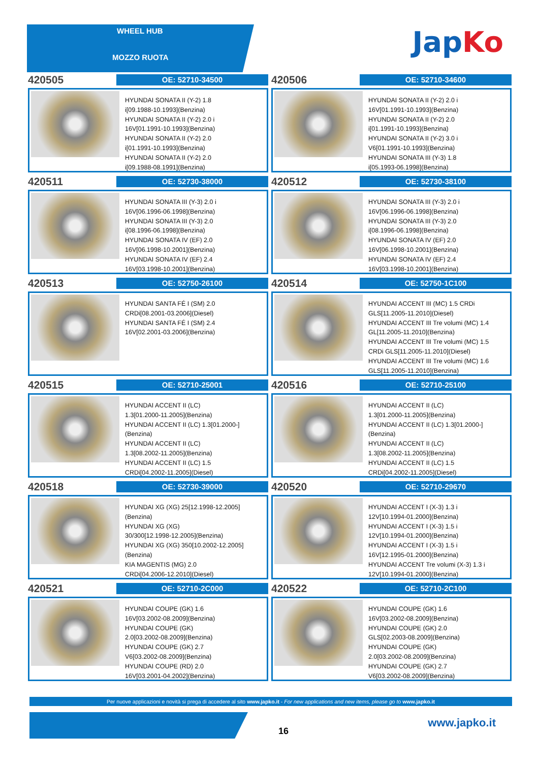WHEEL HUB
MOZZO RUOTA JapKo
420505
OE: 52710-34500
HYUNDAI SONATA II (Y-2) 1.8
i[09.1988-10.1993](Benzina)
HYUNDAI SONATA II (Y-2) 2.0 i
16V[01.1991-10.1993](Benzina)
HYUNDAI SONATA II (Y-2) 2.0
i[01.1991-10.1993](Benzina)
HYUNDAI SONATA II (Y-2) 2.0
i[09.1988-08.1991](Benzina)
420506
OE: 52710-34600
HYUNDAI SONATA II (Y-2) 2.0 i
16V[01.1991-10.1993](Benzina)
HYUNDAI SONATA II (Y-2) 2.0
i[01.1991-10.1993](Benzina)
HYUNDAI SONATA II (Y-2) 3.0 i
V6[01.1991-10.1993](Benzina)
HYUNDAI SONATA III (Y-3) 1.8
i[05.1993-06.1998](Benzina)
420511
OE: 52730-38000
HYUNDAI SONATA III (Y-3) 2.0 i
16V[06.1996-06.1998](Benzina)
HYUNDAI SONATA III (Y-3) 2.0
i[08.1996-06.1998](Benzina)
HYUNDAI SONATA IV (EF) 2.0
16V[06.1998-10.2001](Benzina)
HYUNDAI SONATA IV (EF) 2.4
16V[03.1998-10.2001](Benzina)
420512
OE: 52730-38100
HYUNDAI SONATA III (Y-3) 2.0 i
16V[06.1996-06.1998](Benzina)
HYUNDAI SONATA III (Y-3) 2.0
i[08.1996-06.1998](Benzina)
HYUNDAI SONATA IV (EF) 2.0
16V[06.1998-10.2001](Benzina)
HYUNDAI SONATA IV (EF) 2.4
16V[03.1998-10.2001](Benzina)
420513
OE: 52750-26100
HYUNDAI SANTA FÉ I (SM) 2.0
CRDi[08.2001-03.2006](Diesel)
HYUNDAI SANTA FÉ I (SM) 2.4
16V[02.2001-03.2006](Benzina)
420514
OE: 52750-1C100
HYUNDAI ACCENT III (MC) 1.5 CRDi
GLS[11.2005-11.2010](Diesel)
HYUNDAI ACCENT III Tre volumi (MC) 1.4
GL[11.2005-11.2010](Benzina)
HYUNDAI ACCENT III Tre volumi (MC) 1.5
CRDi GLS[11.2005-11.2010](Diesel)
HYUNDAI ACCENT III Tre volumi (MC) 1.6
GLS[11.2005-11.2010](Benzina)
420515
OE: 52710-25001
HYUNDAI ACCENT II (LC)
1.3[01.2000-11.2005](Benzina)
HYUNDAI ACCENT II (LC) 1.3[01.2000-]
(Benzina)
HYUNDAI ACCENT II (LC)
1.3[08.2002-11.2005](Benzina)
HYUNDAI ACCENT II (LC) 1.5
CRDi[04.2002-11.2005](Diesel)
420516
OE: 52710-25100
HYUNDAI ACCENT II (LC)
1.3[01.2000-11.2005](Benzina)
HYUNDAI ACCENT II (LC) 1.3[01.2000-]
(Benzina)
HYUNDAI ACCENT II (LC)
1.3[08.2002-11.2005](Benzina)
HYUNDAI ACCENT II (LC) 1.5
CRDi[04.2002-11.2005](Diesel)
420518
OE: 52730-39000
HYUNDAI XG (XG) 25[12.1998-12.2005]
(Benzina)
HYUNDAI XG (XG)
30/300[12.1998-12.2005](Benzina)
HYUNDAI XG (XG) 350[10.2002-12.2005]
(Benzina)
KIA MAGENTIS (MG) 2.0
CRDi[04.2006-12.2010](Diesel)
420520
OE: 52710-29670
HYUNDAI ACCENT I (X-3) 1.3 i
12V[10.1994-01.2000](Benzina)
HYUNDAI ACCENT I (X-3) 1.5 i
12V[10.1994-01.2000](Benzina)
HYUNDAI ACCENT I (X-3) 1.5 i
16V[12.1995-01.2000](Benzina)
HYUNDAI ACCENT Tre volumi (X-3) 1.3 i
12V[10.1994-01.2000](Benzina)
420521
OE: 52710-2C000
HYUNDAI COUPE (GK) 1.6
16V[03.2002-08.2009](Benzina)
HYUNDAI COUPE (GK)
2.0[03.2002-08.2009](Benzina)
HYUNDAI COUPE (GK) 2.7
V6[03.2002-08.2009](Benzina)
HYUNDAI COUPE (RD) 2.0
16V[03.2001-04.2002](Benzina)
420522
OE: 52710-2C100
HYUNDAI COUPE (GK) 1.6
16V[03.2002-08.2009](Benzina)
HYUNDAI COUPE (GK) 2.0
GLS[02.2003-08.2009](Benzina)
HYUNDAI COUPE (GK)
2.0[03.2002-08.2009](Benzina)
HYUNDAI COUPE (GK) 2.7
V6[03.2002-08.2009](Benzina)
Per nuove applicazioni e novità si prega di accedere al sito www.japko.it - For new applications and new items, please go to www.japko.it
16
www.japko.it